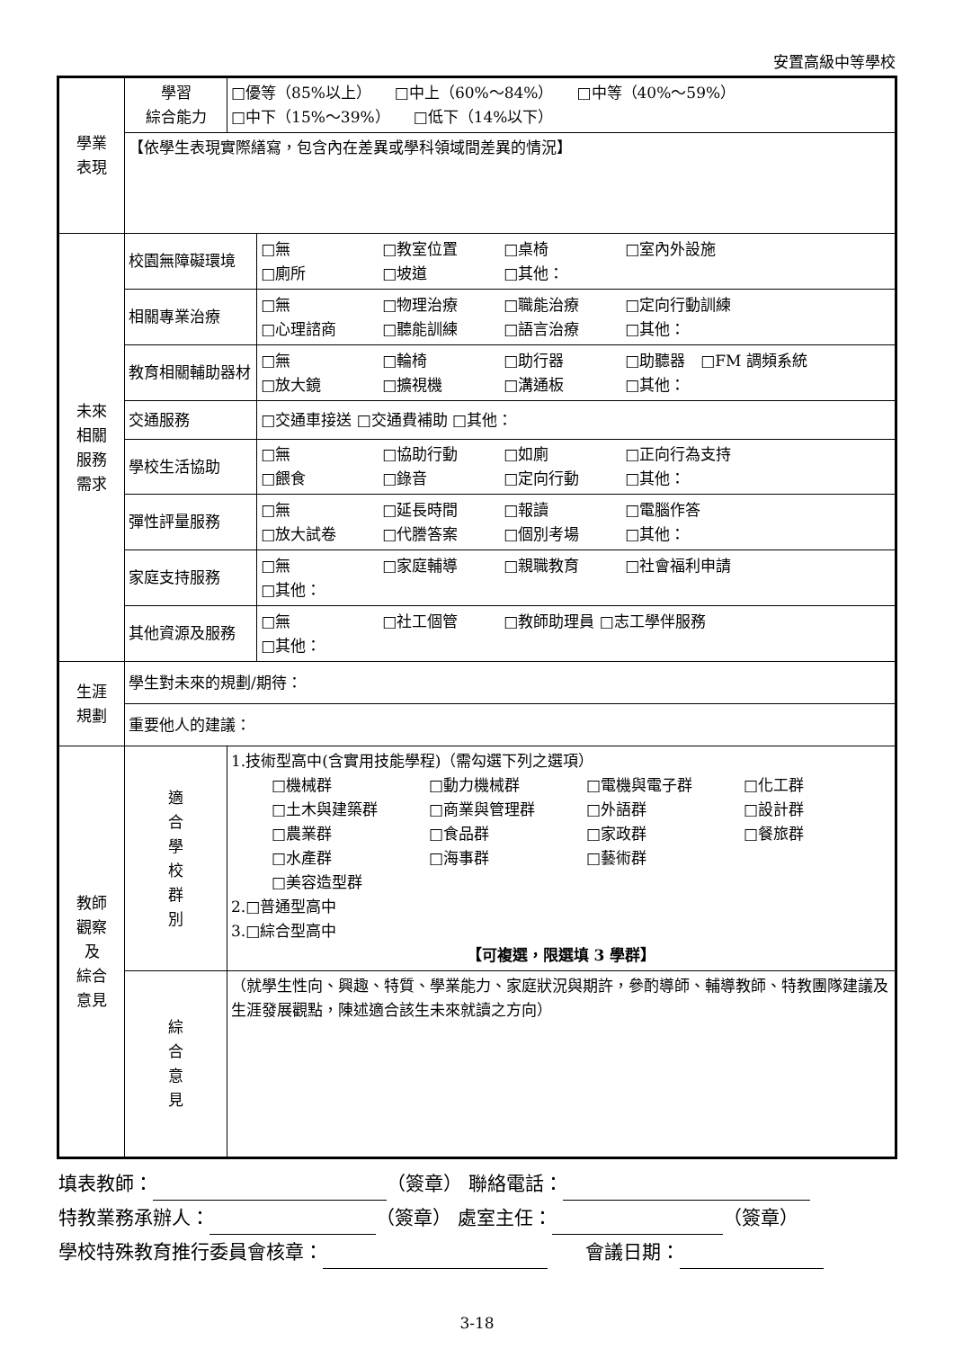安置高級中等學校
| 學業 表現 | 學習 綜合能力 | □優等（85%以上） □中上（60%～84%） □中等（40%～59%） □中下（15%～39%） □低下（14%以下） | |
| | 【依學生表現實際繕寫，包含內在差異或學科領域間差異的情況】 | | |
| 未來 相關 服務 需求 | 校園無障礙環境 | | □無 □教室位置 □桌椅 □室內外設施 □廁所 □坡道 □其他： |
| | 相關專業治療 | | □無 □物理治療 □職能治療 □定向行動訓練 □心理諮商 □聽能訓練 □語言治療 □其他： |
| | 教育相關輔助器材 | | □無 □輪椅 □助行器 □助聽器 □FM 調頻系統 □放大鏡 □擴視機 □溝通板 □其他： |
| | 交通服務 | | □交通車接送 □交通費補助 □其他： |
| | 學校生活協助 | | □無 □協助行動 □如廁 □正向行為支持 □餵食 □錄音 □定向行動 □其他： |
| | 彈性評量服務 | | □無 □延長時間 □報讀 □電腦作答 □放大試卷 □代謄答案 □個別考場 □其他： |
| | 家庭支持服務 | | □無 □家庭輔導 □親職教育 □社會福利申請 □其他： |
| | 其他資源及服務 | | □無 □社工個管 □教師助理員 □志工學伴服務 □其他： |
| 生涯 規劃 | 學生對未來的規劃/期待： | | |
| | 重要他人的建議： | | |
| 教師 觀察 及 綜合 意見 | 適 合 學 校 群 別 | 1.技術型高中(含實用技能學程)（需勾選下列之選項） □機械群 □動力機械群 □電機與電子群 □化工群 □土木與建築群 □商業與管理群 □外語群 □設計群 □農業群 □食品群 □家政群 □餐旅群 □水產群 □海事群 □藝術群 □美容造型群 2.□普通型高中 3.□綜合型高中 【可複選，限選填 3 學群】 | |
| | 綜 合 意 見 | （就學生性向、興趣、特質、學業能力、家庭狀況與期許，參酌導師、輔導教師、特教團隊建議及生涯發展觀點，陳述適合該生未來就讀之方向） | |
填表教師： （簽章） 聯絡電話：
特教業務承辦人： （簽章） 處室主任： （簽章）
學校特殊教育推行委員會核章：　　會議日期：
3-18